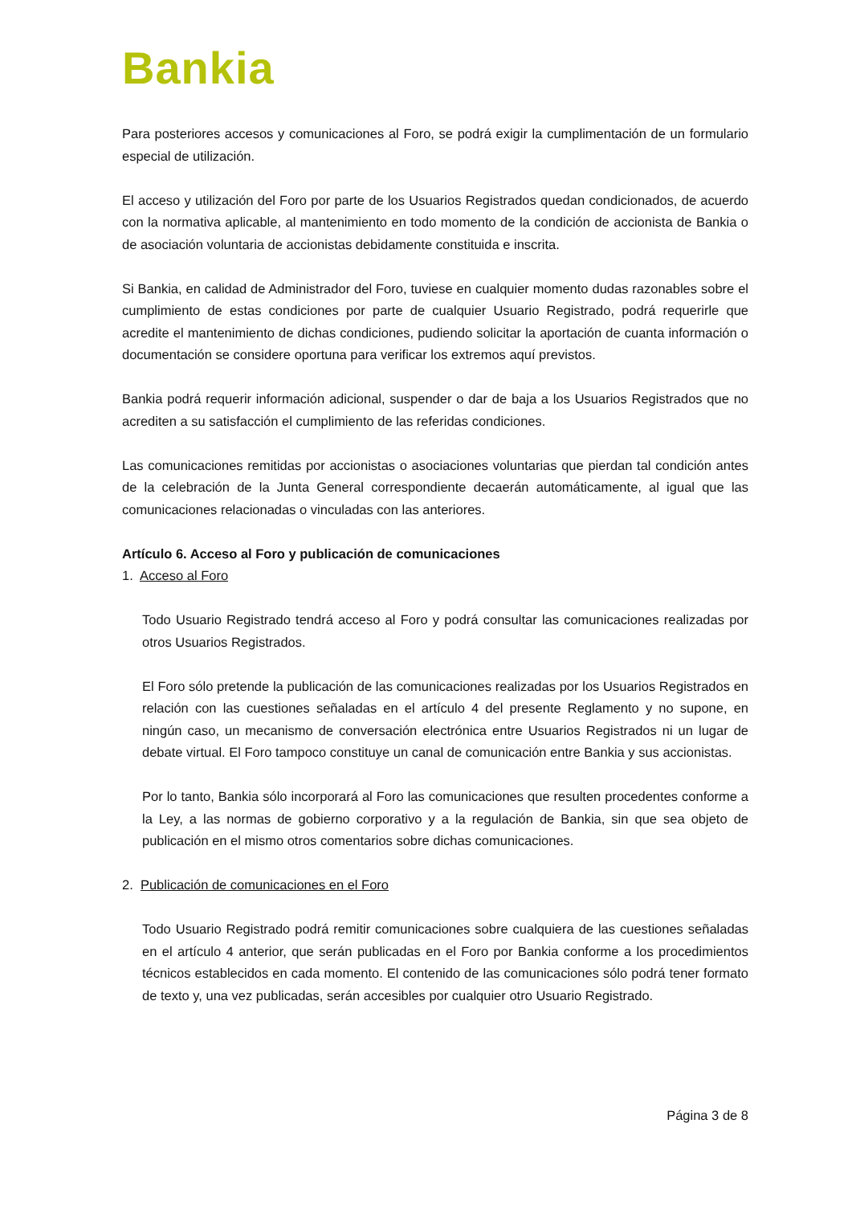Bankia
Para posteriores accesos y comunicaciones al Foro, se podrá exigir la cumplimentación de un formulario especial de utilización.
El acceso y utilización del Foro por parte de los Usuarios Registrados quedan condicionados, de acuerdo con la normativa aplicable, al mantenimiento en todo momento de la condición de accionista de Bankia o de asociación voluntaria de accionistas debidamente constituida e inscrita.
Si Bankia, en calidad de Administrador del Foro, tuviese en cualquier momento dudas razonables sobre el cumplimiento de estas condiciones por parte de cualquier Usuario Registrado, podrá requerirle que acredite el mantenimiento de dichas condiciones, pudiendo solicitar la aportación de cuanta información o documentación se considere oportuna para verificar los extremos aquí previstos.
Bankia podrá requerir información adicional, suspender o dar de baja a los Usuarios Registrados que no acrediten a su satisfacción el cumplimiento de las referidas condiciones.
Las comunicaciones remitidas por accionistas o asociaciones voluntarias que pierdan tal condición antes de la celebración de la Junta General correspondiente decaerán automáticamente, al igual que las comunicaciones relacionadas o vinculadas con las anteriores.
Artículo 6. Acceso al Foro y publicación de comunicaciones
1. Acceso al Foro
Todo Usuario Registrado tendrá acceso al Foro y podrá consultar las comunicaciones realizadas por otros Usuarios Registrados.
El Foro sólo pretende la publicación de las comunicaciones realizadas por los Usuarios Registrados en relación con las cuestiones señaladas en el artículo 4 del presente Reglamento y no supone, en ningún caso, un mecanismo de conversación electrónica entre Usuarios Registrados ni un lugar de debate virtual. El Foro tampoco constituye un canal de comunicación entre Bankia y sus accionistas.
Por lo tanto, Bankia sólo incorporará al Foro las comunicaciones que resulten procedentes conforme a la Ley, a las normas de gobierno corporativo y a la regulación de Bankia, sin que sea objeto de publicación en el mismo otros comentarios sobre dichas comunicaciones.
2. Publicación de comunicaciones en el Foro
Todo Usuario Registrado podrá remitir comunicaciones sobre cualquiera de las cuestiones señaladas en el artículo 4 anterior, que serán publicadas en el Foro por Bankia conforme a los procedimientos técnicos establecidos en cada momento. El contenido de las comunicaciones sólo podrá tener formato de texto y, una vez publicadas, serán accesibles por cualquier otro Usuario Registrado.
Página 3 de 8